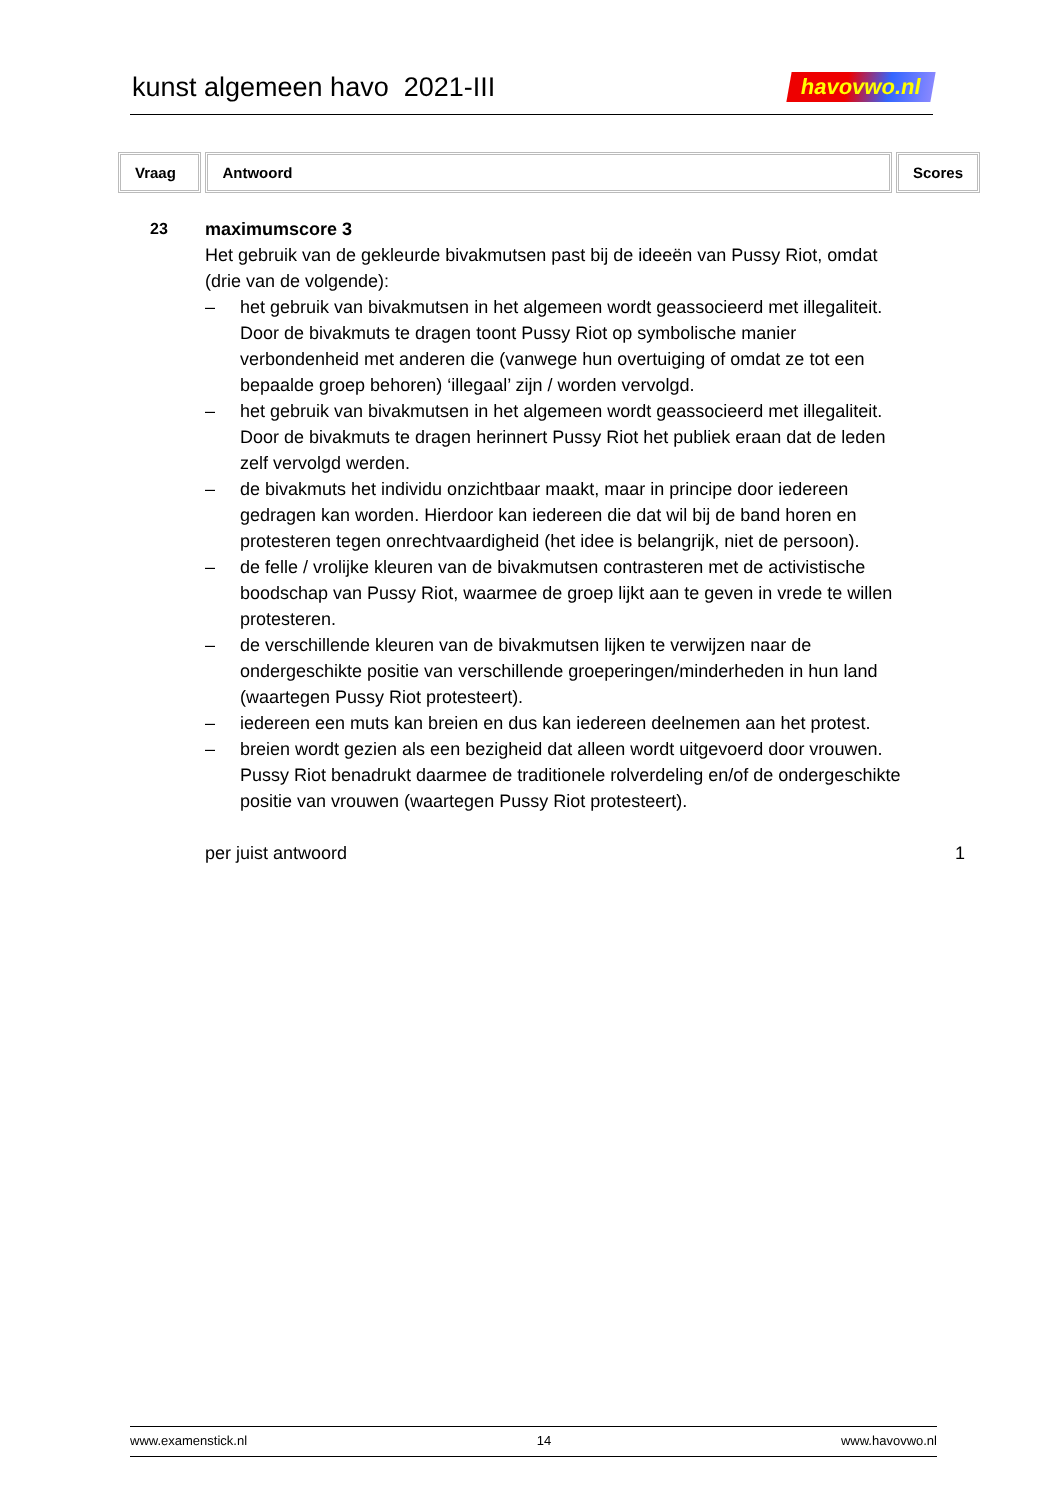kunst algemeen havo 2021-III
havovwo.nl
Vraag Antwoord Scores
23 maximumscore 3
Het gebruik van de gekleurde bivakmutsen past bij de ideeën van Pussy Riot, omdat (drie van de volgende):
– het gebruik van bivakmutsen in het algemeen wordt geassocieerd met illegaliteit. Door de bivakmuts te dragen toont Pussy Riot op symbolische manier verbondenheid met anderen die (vanwege hun overtuiging of omdat ze tot een bepaalde groep behoren) ‘illegaal’ zijn / worden vervolgd.
– het gebruik van bivakmutsen in het algemeen wordt geassocieerd met illegaliteit. Door de bivakmuts te dragen herinnert Pussy Riot het publiek eraan dat de leden zelf vervolgd werden.
– de bivakmuts het individu onzichtbaar maakt, maar in principe door iedereen gedragen kan worden. Hierdoor kan iedereen die dat wil bij de band horen en protesteren tegen onrechtvaardigheid (het idee is belangrijk, niet de persoon).
– de felle / vrolijke kleuren van de bivakmutsen contrasteren met de activistische boodschap van Pussy Riot, waarmee de groep lijkt aan te geven in vrede te willen protesteren.
– de verschillende kleuren van de bivakmutsen lijken te verwijzen naar de ondergeschikte positie van verschillende groeperingen/minderheden in hun land (waartegen Pussy Riot protesteert).
– iedereen een muts kan breien en dus kan iedereen deelnemen aan het protest.
– breien wordt gezien als een bezigheid dat alleen wordt uitgevoerd door vrouwen. Pussy Riot benadrukt daarmee de traditionele rolverdeling en/of de ondergeschikte positie van vrouwen (waartegen Pussy Riot protesteert).
per juist antwoord 1
www.examenstick.nl 14 www.havovwo.nl